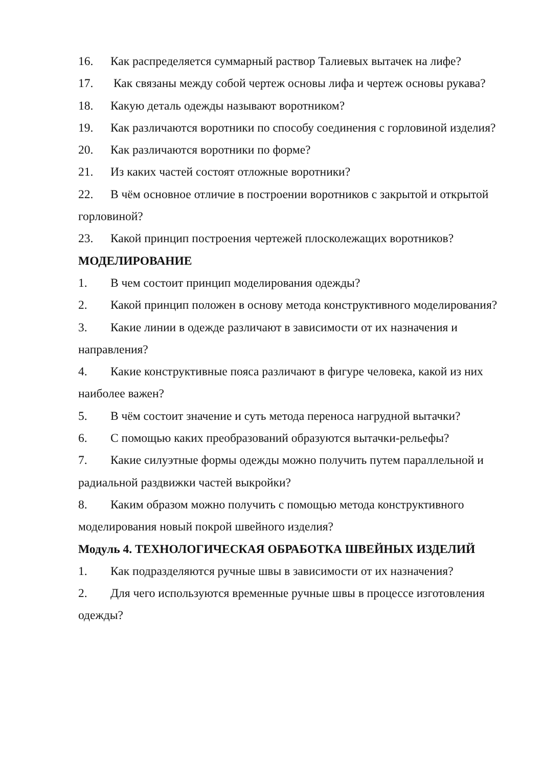16. Как распределяется суммарный раствор Талиевых вытачек на лифе?
17. Как связаны между собой чертеж основы лифа и чертеж основы рукава?
18. Какую деталь одежды называют воротником?
19. Как различаются воротники по способу соединения с горловиной изделия?
20. Как различаются воротники по форме?
21. Из каких частей состоят отложные воротники?
22. В чём основное отличие в построении воротников с закрытой и открытой горловиной?
23. Какой принцип построения чертежей плосколежащих воротников?
МОДЕЛИРОВАНИЕ
1. В чем состоит принцип моделирования одежды?
2. Какой принцип положен в основу метода конструктивного моделирования?
3. Какие линии в одежде различают в зависимости от их назначения и направления?
4. Какие конструктивные пояса различают в фигуре человека, какой из них наиболее важен?
5. В чём состоит значение и суть метода переноса нагрудной вытачки?
6. С помощью каких преобразований образуются вытачки-рельефы?
7. Какие силуэтные формы одежды можно получить путем параллельной и радиальной раздвижки частей выкройки?
8. Каким образом можно получить с помощью метода конструктивного моделирования новый покрой швейного изделия?
Модуль 4. ТЕХНОЛОГИЧЕСКАЯ ОБРАБОТКА ШВЕЙНЫХ ИЗДЕЛИЙ
1. Как подразделяются ручные швы в зависимости от их назначения?
2. Для чего используются временные ручные швы в процессе изготовления одежды?